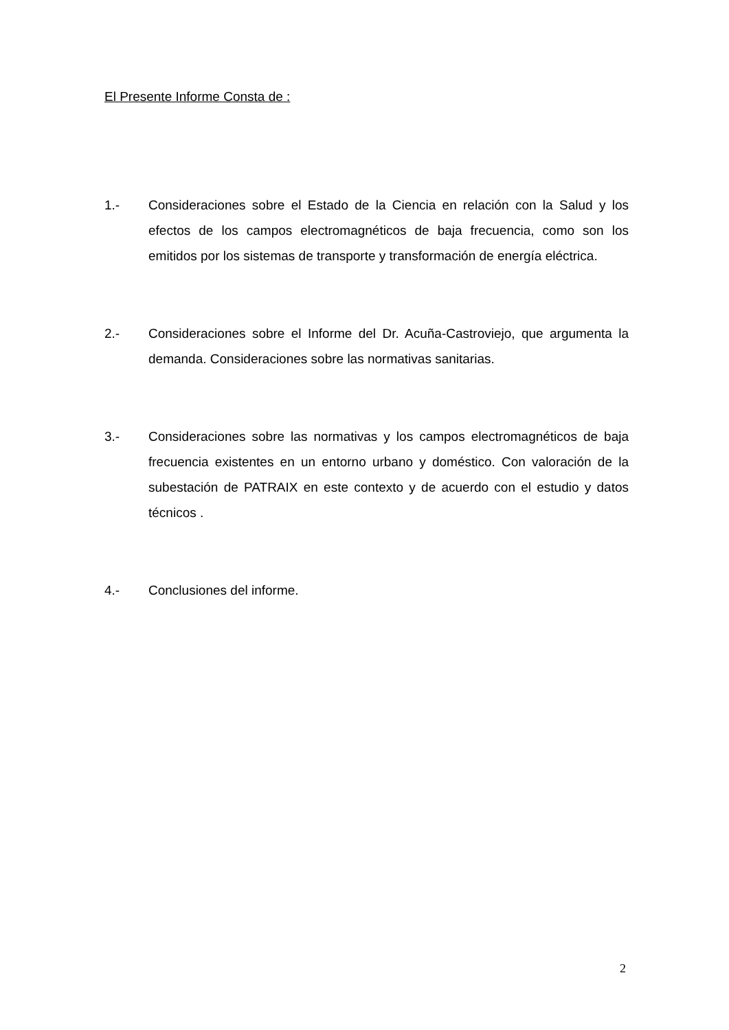El Presente Informe Consta de :
1.- Consideraciones sobre el Estado de la Ciencia en relación con la Salud y los efectos de los campos electromagnéticos de baja frecuencia, como son los emitidos por los sistemas de transporte y transformación de energía eléctrica.
2.- Consideraciones sobre el Informe del Dr. Acuña-Castroviejo, que argumenta la demanda. Consideraciones sobre las normativas sanitarias.
3.- Consideraciones sobre las normativas y los campos electromagnéticos de baja frecuencia existentes en un entorno urbano y doméstico. Con valoración de la subestación de PATRAIX en este contexto y de acuerdo con el estudio y datos técnicos .
4.- Conclusiones del informe.
2